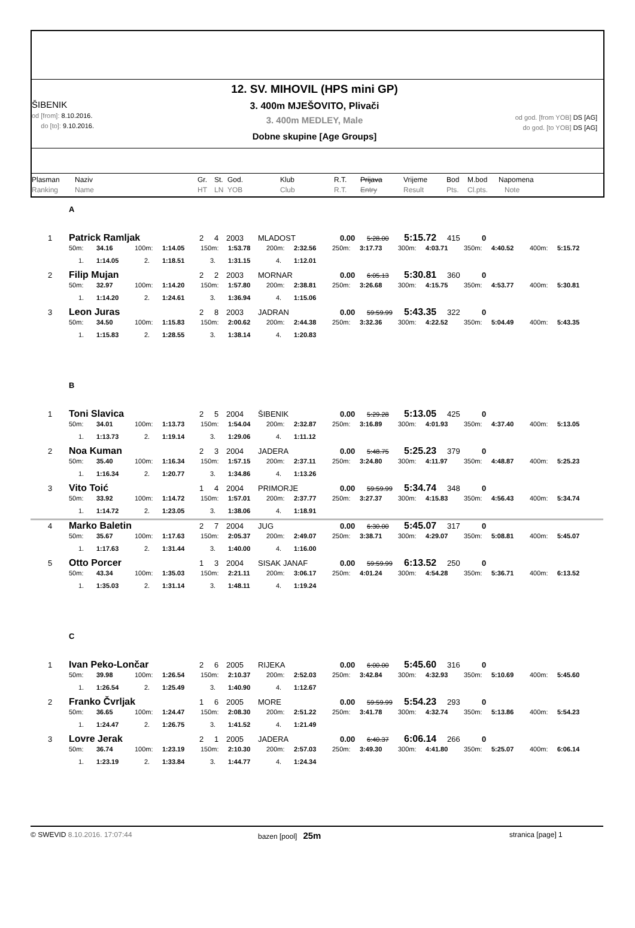ŠIBENIK
od [from]: 8.10.2016.
do [to]: 9.10.2016.
12. SV. MIHOVIL (HPS mini GP)
3. 400m MJEŠOVITO, Plivači
3. 400m MEDLEY, Male
Dobne skupine [Age Groups]
od god. [from YOB] DS [AG]
do god. [to YOB] DS [AG]
Plasman
Ranking
Naziv
Name
Gr.
HT
St.
LN
God.
YOB
Klub
Club
R.T.
R.T.
Prijava
Entry
Vrijeme
Result
Bod
Pts.
M.bod
Cl.pts.
Napomena
Note
A
1 Patrick Ramljak 2 4 2003 MLADOST 0.00 5:28.00 5:15.72 415 0
50m: 34.16 100m: 1:14.05 150m: 1:53.78 200m: 2:32.56 250m: 3:17.73 300m: 4:03.71 350m: 4:40.52 400m: 5:15.72
1. 1:14.05 2. 1:18.51 3. 1:31.15 4. 1:12.01
2 Filip Mujan 2 2 2003 MORNAR 0.00 6:05.13 5:30.81 360 0
50m: 32.97 100m: 1:14.20 150m: 1:57.80 200m: 2:38.81 250m: 3:26.68 300m: 4:15.75 350m: 4:53.77 400m: 5:30.81
1. 1:14.20 2. 1:24.61 3. 1:36.94 4. 1:15.06
3 Leon Juras 2 8 2003 JADRAN 0.00 59:59.99 5:43.35 322 0
50m: 34.50 100m: 1:15.83 150m: 2:00.62 200m: 2:44.38 250m: 3:32.36 300m: 4:22.52 350m: 5:04.49 400m: 5:43.35
1. 1:15.83 2. 1:28.55 3. 1:38.14 4. 1:20.83
B
1 Toni Slavica 2 5 2004 ŠIBENIK 0.00 5:29.28 5:13.05 425 0
50m: 34.01 100m: 1:13.73 150m: 1:54.04 200m: 2:32.87 250m: 3:16.89 300m: 4:01.93 350m: 4:37.40 400m: 5:13.05
1. 1:13.73 2. 1:19.14 3. 1:29.06 4. 1:11.12
2 Noa Kuman 2 3 2004 JADERA 0.00 5:48.75 5:25.23 379 0
50m: 35.40 100m: 1:16.34 150m: 1:57.15 200m: 2:37.11 250m: 3:24.80 300m: 4:11.97 350m: 4:48.87 400m: 5:25.23
1. 1:16.34 2. 1:20.77 3. 1:34.86 4. 1:13.26
3 Vito Toić 1 4 2004 PRIMORJE 0.00 59:59.99 5:34.74 348 0
50m: 33.92 100m: 1:14.72 150m: 1:57.01 200m: 2:37.77 250m: 3:27.37 300m: 4:15.83 350m: 4:56.43 400m: 5:34.74
1. 1:14.72 2. 1:23.05 3. 1:38.06 4. 1:18.91
4 Marko Baletin 2 7 2004 JUG 0.00 6:30.00 5:45.07 317 0
50m: 35.67 100m: 1:17.63 150m: 2:05.37 200m: 2:49.07 250m: 3:38.71 300m: 4:29.07 350m: 5:08.81 400m: 5:45.07
1. 1:17.63 2. 1:31.44 3. 1:40.00 4. 1:16.00
5 Otto Porcer 1 3 2004 SISAK JANAF 0.00 59:59.99 6:13.52 250 0
50m: 43.34 100m: 1:35.03 150m: 2:21.11 200m: 3:06.17 250m: 4:01.24 300m: 4:54.28 350m: 5:36.71 400m: 6:13.52
1. 1:35.03 2. 1:31.14 3. 1:48.11 4. 1:19.24
C
1 Ivan Peko-Lončar 2 6 2005 RIJEKA 0.00 6:00.00 5:45.60 316 0
50m: 39.98 100m: 1:26.54 150m: 2:10.37 200m: 2:52.03 250m: 3:42.84 300m: 4:32.93 350m: 5:10.69 400m: 5:45.60
1. 1:26.54 2. 1:25.49 3. 1:40.90 4. 1:12.67
2 Franko Čvrljak 1 6 2005 MORE 0.00 59:59.99 5:54.23 293 0
50m: 36.65 100m: 1:24.47 150m: 2:08.30 200m: 2:51.22 250m: 3:41.78 300m: 4:32.74 350m: 5:13.86 400m: 5:54.23
1. 1:24.47 2. 1:26.75 3. 1:41.52 4. 1:21.49
3 Lovre Jerak 2 1 2005 JADERA 0.00 6:40.37 6:06.14 266 0
50m: 36.74 100m: 1:23.19 150m: 2:10.30 200m: 2:57.03 250m: 3:49.30 300m: 4:41.80 350m: 5:25.07 400m: 6:06.14
1. 1:23.19 2. 1:33.84 3. 1:44.77 4. 1:24.34
© SWEVID 8.10.2016. 17:07:44 bazen [pool] 25m
stranica [page] 1